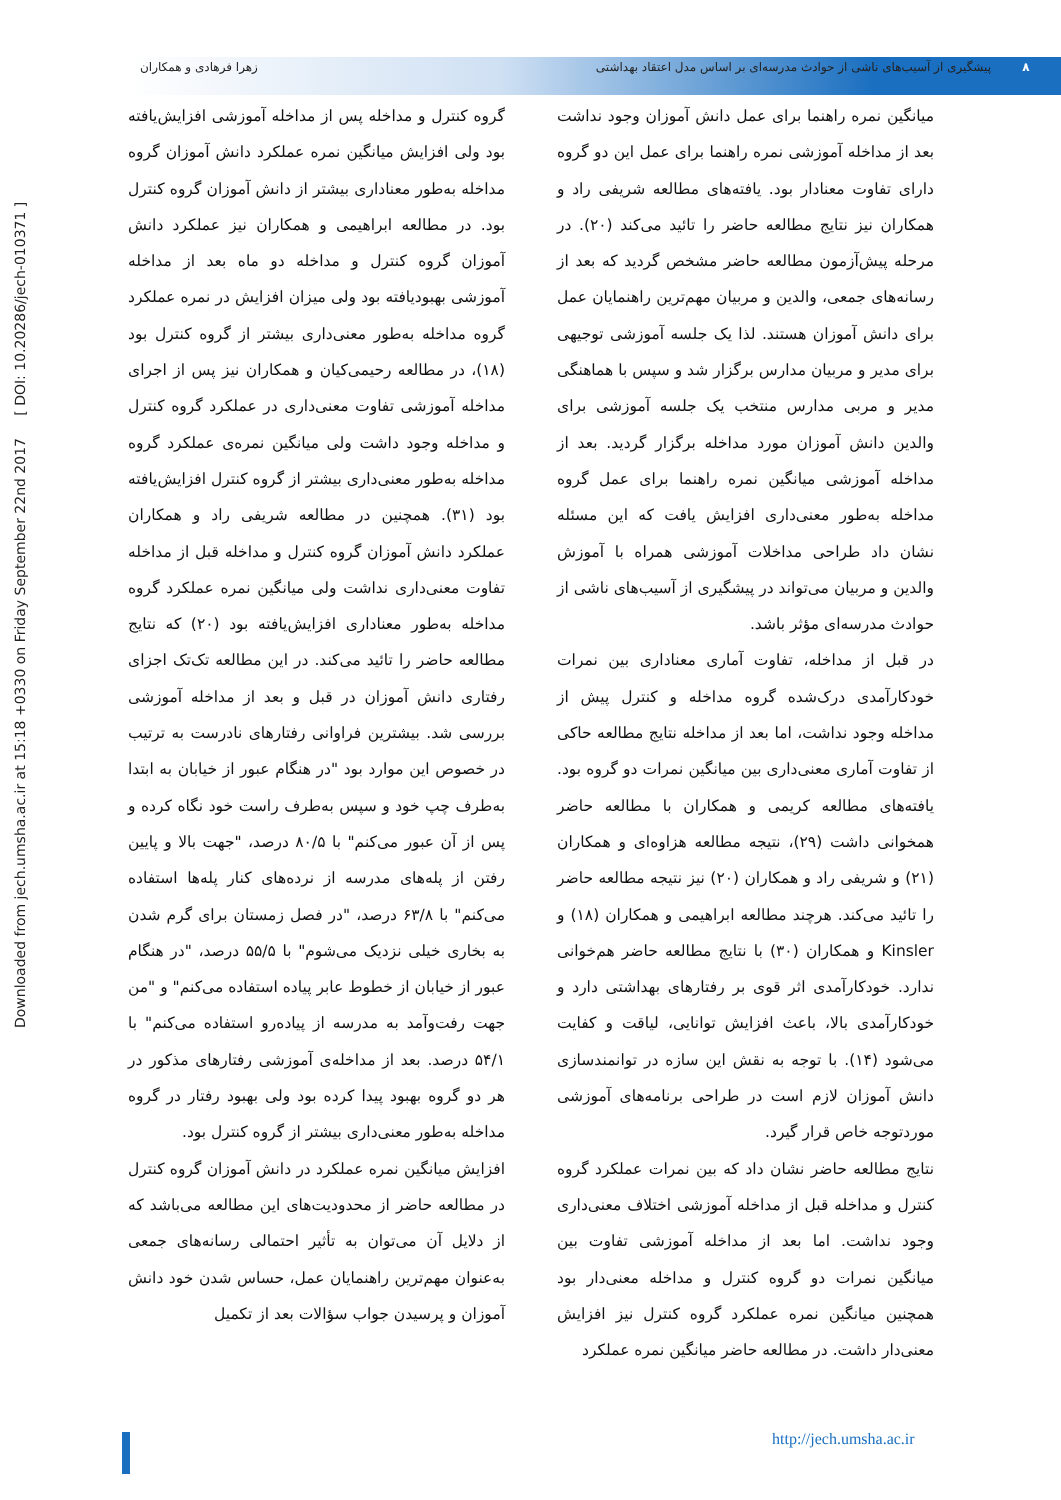۸ پیشگیری از آسیب‌های ناشی از حوادث مدرسه‌ای بر اساس مدل اعتقاد بهداشتی
زهرا فرهادی و همکاران
Downloaded from jech.umsha.ac.ir at 15:18 +0330 on Friday September 22nd 2017 [ DOI: 10.20286/jech-010371 ]
میانگین نمره راهنما برای عمل دانش آموزان وجود نداشت بعد از مداخله آموزشی نمره راهنما برای عمل این دو گروه دارای تفاوت معنادار بود. یافته‌های مطالعه شریفی راد و همکاران نیز نتایج مطالعه حاضر را تائید می‌کند (۲۰). در مرحله پیش‌آزمون مطالعه حاضر مشخص گردید که بعد از رسانه‌های جمعی، والدین و مربیان مهم‌ترین راهنمایان عمل برای دانش آموزان هستند. لذا یک جلسه آموزشی توجیهی برای مدیر و مربیان مدارس برگزار شد و سپس با هماهنگی مدیر و مربی مدارس منتخب یک جلسه آموزشی برای والدین دانش آموزان مورد مداخله برگزار گردید. بعد از مداخله آموزشی میانگین نمره راهنما برای عمل گروه مداخله به‌طور معنی‌داری افزایش یافت که این مسئله نشان داد طراحی مداخلات آموزشی همراه با آموزش والدین و مربیان می‌تواند در پیشگیری از آسیب‌های ناشی از حوادث مدرسه‌ای مؤثر باشد.
در قبل از مداخله، تفاوت آماری معناداری بین نمرات خودکارآمدی درک‌شده گروه مداخله و کنترل پیش از مداخله وجود نداشت، اما بعد از مداخله نتایج مطالعه حاکی از تفاوت آماری معنی‌داری بین میانگین نمرات دو گروه بود. یافته‌های مطالعه کریمی و همکاران با مطالعه حاضر همخوانی داشت (۲۹)، نتیجه مطالعه هزاوه‌ای و همکاران (۲۱) و شریفی راد و همکاران (۲۰) نیز نتیجه مطالعه حاضر را تائید می‌کند. هرچند مطالعه ابراهیمی و همکاران (۱۸) و Kinsler و همکاران (۳۰) با نتایج مطالعه حاضر هم‌خوانی ندارد. خودکارآمدی اثر قوی بر رفتارهای بهداشتی دارد و خودکارآمدی بالا، باعث افزایش توانایی، لیاقت و کفایت می‌شود (۱۴). با توجه به نقش این سازه در توانمندسازی دانش آموزان لازم است در طراحی برنامه‌های آموزشی موردتوجه خاص قرار گیرد.
نتایج مطالعه حاضر نشان داد که بین نمرات عملکرد گروه کنترل و مداخله قبل از مداخله آموزشی اختلاف معنی‌داری وجود نداشت. اما بعد از مداخله آموزشی تفاوت بین میانگین نمرات دو گروه کنترل و مداخله معنی‌دار بود همچنین میانگین نمره عملکرد گروه کنترل نیز افزایش معنی‌دار داشت. در مطالعه حاضر میانگین نمره عملکرد
گروه کنترل و مداخله پس از مداخله آموزشی افزایش‌یافته بود ولی افزایش میانگین نمره عملکرد دانش آموزان گروه مداخله به‌طور معناداری بیشتر از دانش آموزان گروه کنترل بود. در مطالعه ابراهیمی و همکاران نیز عملکرد دانش آموزان گروه کنترل و مداخله دو ماه بعد از مداخله آموزشی بهبودیافته بود ولی میزان افزایش در نمره عملکرد گروه مداخله به‌طور معنی‌داری بیشتر از گروه کنترل بود (۱۸)، در مطالعه رحیمی‌کیان و همکاران نیز پس از اجرای مداخله آموزشی تفاوت معنی‌داری در عملکرد گروه کنترل و مداخله وجود داشت ولی میانگین نمره‌ی عملکرد گروه مداخله به‌طور معنی‌داری بیشتر از گروه کنترل افزایش‌یافته بود (۳۱). همچنین در مطالعه شریفی راد و همکاران عملکرد دانش آموزان گروه کنترل و مداخله قبل از مداخله تفاوت معنی‌داری نداشت ولی میانگین نمره عملکرد گروه مداخله به‌طور معناداری افزایش‌یافته بود (۲۰) که نتایج مطالعه حاضر را تائید می‌کند. در این مطالعه تک‌تک اجزای رفتاری دانش آموزان در قبل و بعد از مداخله آموزشی بررسی شد. بیشترین فراوانی رفتارهای نادرست به ترتیب در خصوص این موارد بود "در هنگام عبور از خیابان به ابتدا به‌طرف چپ خود و سپس به‌طرف راست خود نگاه کرده و پس از آن عبور می‌کنم" با ۸۰/۵ درصد، "جهت بالا و پایین رفتن از پله‌های مدرسه از نرده‌های کنار پله‌ها استفاده می‌کنم" با ۶۳/۸ درصد، "در فصل زمستان برای گرم شدن به بخاری خیلی نزدیک می‌شوم" با ۵۵/۵ درصد، "در هنگام عبور از خیابان از خطوط عابر پیاده استفاده می‌کنم" و "من جهت رفت‌وآمد به مدرسه از پیاده‌رو استفاده می‌کنم" با ۵۴/۱ درصد. بعد از مداخله‌ی آموزشی رفتارهای مذکور در هر دو گروه بهبود پیدا کرده بود ولی بهبود رفتار در گروه مداخله به‌طور معنی‌داری بیشتر از گروه کنترل بود.
افزایش میانگین نمره عملکرد در دانش آموزان گروه کنترل در مطالعه حاضر از محدودیت‌های این مطالعه می‌باشد که از دلایل آن می‌توان به تأثیر احتمالی رسانه‌های جمعی به‌عنوان مهم‌ترین راهنمایان عمل، حساس شدن خود دانش آموزان و پرسیدن جواب سؤالات بعد از تکمیل
http://jech.umsha.ac.ir